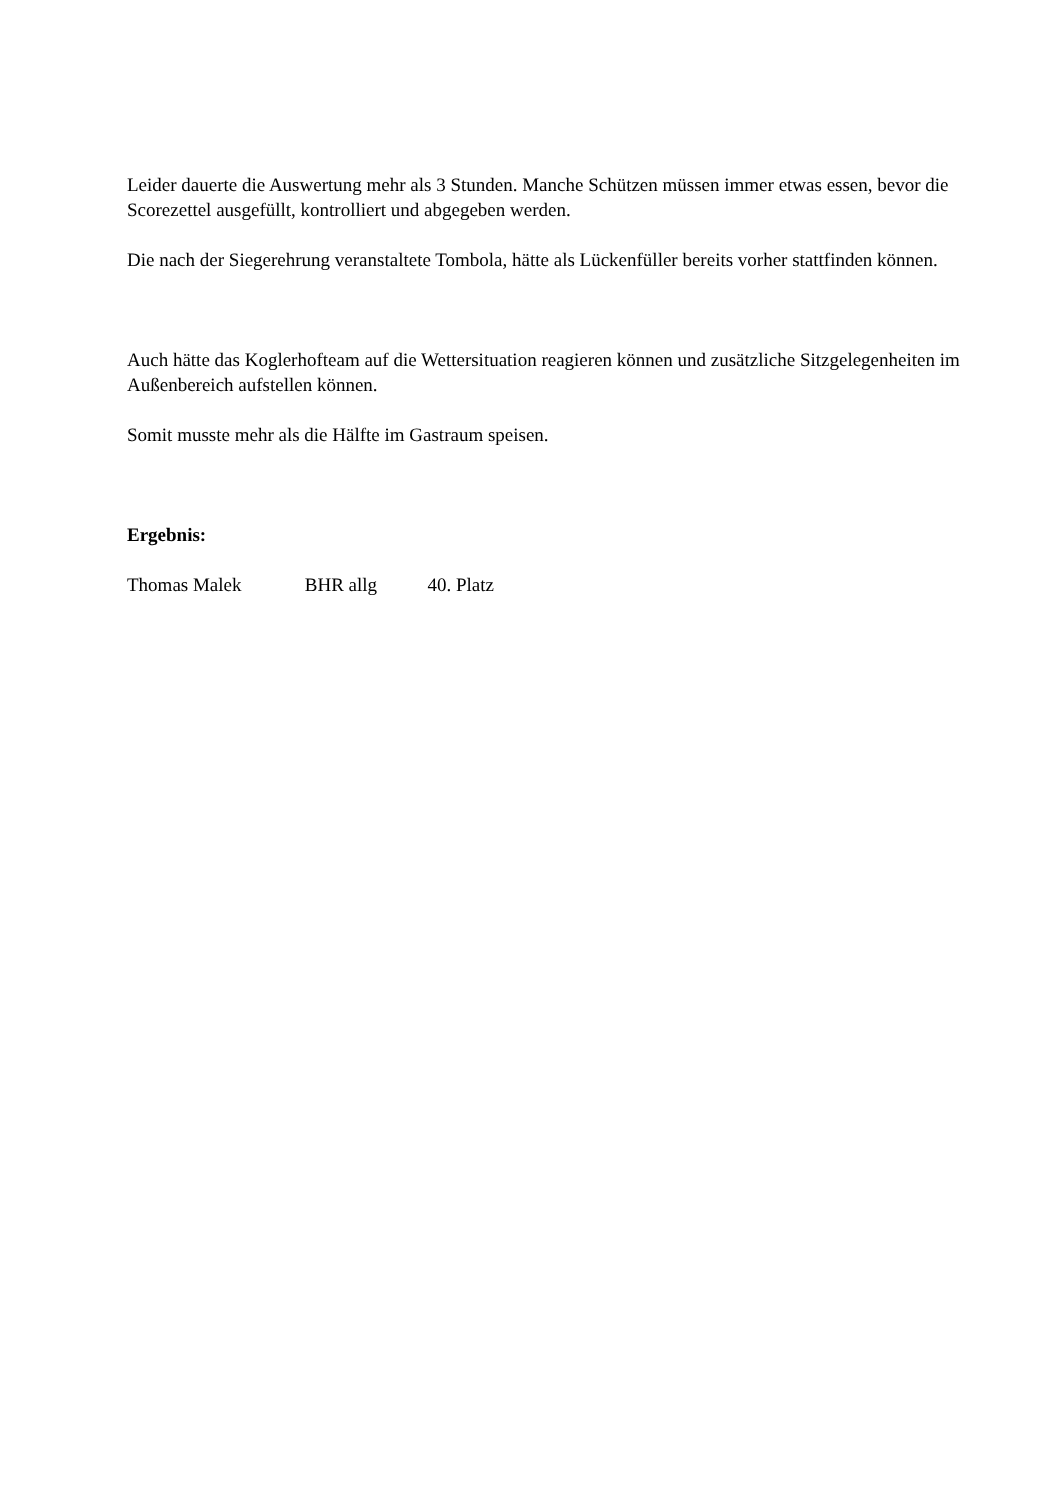Leider dauerte die Auswertung mehr als 3 Stunden. Manche Schützen müssen immer etwas essen, bevor die Scorezettel ausgefüllt, kontrolliert und abgegeben werden.
Die nach der Siegerehrung veranstaltete Tombola, hätte als Lückenfüller bereits vorher stattfinden können.
Auch hätte das Koglerhofteam auf die Wettersituation reagieren können und zusätzliche Sitzgelegenheiten im Außenbereich aufstellen können.
Somit musste mehr als die Hälfte im Gastraum speisen.
Ergebnis:
Thomas Malek BHR allg 40. Platz